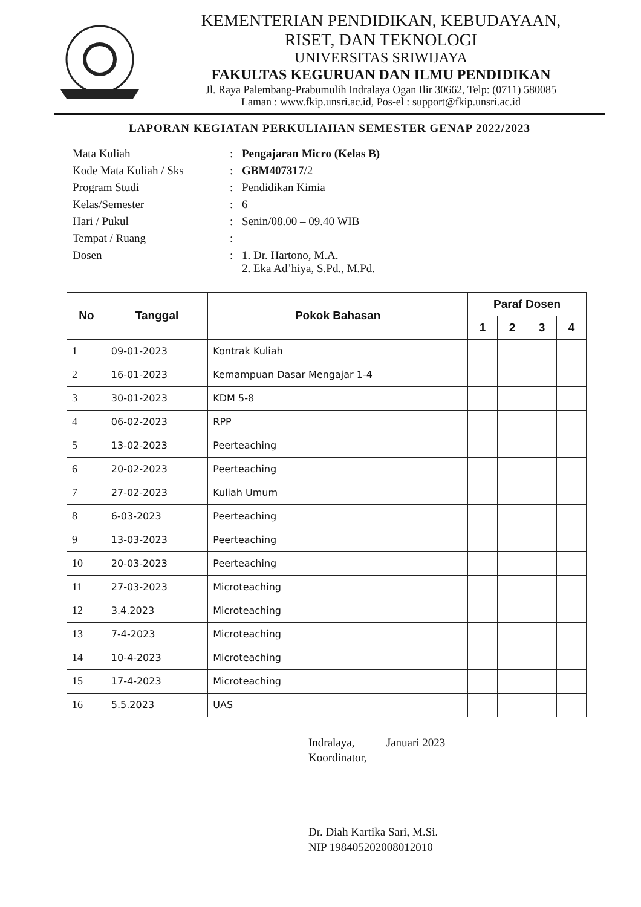KEMENTERIAN PENDIDIKAN, KEBUDAYAAN,
RISET, DAN TEKNOLOGI
UNIVERSITAS SRIWIJAYA
FAKULTAS KEGURUAN DAN ILMU PENDIDIKAN
Jl. Raya Palembang-Prabumulih Indralaya Ogan Ilir 30662, Telp: (0711) 580085
Laman : www.fkip.unsri.ac.id, Pos-el : support@fkip.unsri.ac.id
LAPORAN KEGIATAN PERKULIAHAN SEMESTER GENAP 2022/2023
Mata Kuliah
:
Pengajaran Micro (Kelas B)
Kode Mata Kuliah / Sks
:
GBM407317/2
Program Studi
:
Pendidikan Kimia
Kelas/Semester
:
6
Hari / Pukul
:
Senin/08.00 – 09.40 WIB
Tempat / Ruang
:
Dosen
:
1. Dr. Hartono, M.A.
2. Eka Ad’hiya, S.Pd., M.Pd.
| No | Tanggal | Pokok Bahasan | Paraf Dosen | | | |
| --- | --- | --- | --- | --- | --- | --- |
| | | | 1 | 2 | 3 | 4 |
| 1 | 09-01-2023 | Kontrak Kuliah | | | | |
| 2 | 16-01-2023 | Kemampuan Dasar Mengajar 1-4 | | | | |
| 3 | 30-01-2023 | KDM 5-8 | | | | |
| 4 | 06-02-2023 | RPP | | | | |
| 5 | 13-02-2023 | Peerteaching | | | | |
| 6 | 20-02-2023 | Peerteaching | | | | |
| 7 | 27-02-2023 | Kuliah Umum | | | | |
| 8 | 6-03-2023 | Peerteaching | | | | |
| 9 | 13-03-2023 | Peerteaching | | | | |
| 10 | 20-03-2023 | Peerteaching | | | | |
| 11 | 27-03-2023 | Microteaching | | | | |
| 12 | 3.4.2023 | Microteaching | | | | |
| 13 | 7-4-2023 | Microteaching | | | | |
| 14 | 10-4-2023 | Microteaching | | | | |
| 15 | 17-4-2023 | Microteaching | | | | |
| 16 | 5.5.2023 | UAS | | | | |
Indralaya, Januari 2023
Koordinator,
Dr. Diah Kartika Sari, M.Si.
NIP 198405202008012010